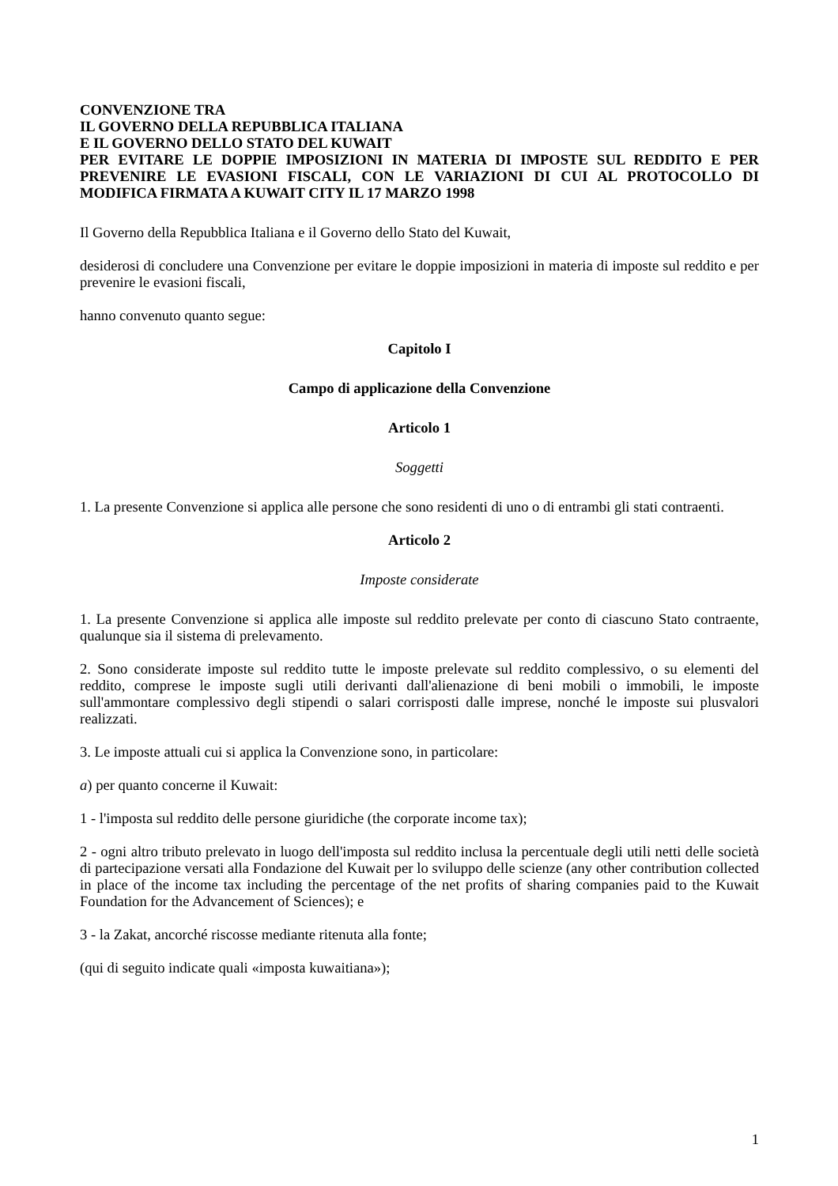CONVENZIONE TRA
IL GOVERNO DELLA REPUBBLICA ITALIANA
E IL GOVERNO DELLO STATO DEL KUWAIT
PER EVITARE LE DOPPIE IMPOSIZIONI IN MATERIA DI IMPOSTE SUL REDDITO E PER PREVENIRE LE EVASIONI FISCALI, CON LE VARIAZIONI DI CUI AL PROTOCOLLO DI MODIFICA FIRMATA A KUWAIT CITY IL 17 MARZO 1998
Il Governo della Repubblica Italiana e il Governo dello Stato del Kuwait,
desiderosi di concludere una Convenzione per evitare le doppie imposizioni in materia di imposte sul reddito e per prevenire le evasioni fiscali,
hanno convenuto quanto segue:
Capitolo I
Campo di applicazione della Convenzione
Articolo 1
Soggetti
1. La presente Convenzione si applica alle persone che sono residenti di uno o di entrambi gli stati contraenti.
Articolo 2
Imposte considerate
1. La presente Convenzione si applica alle imposte sul reddito prelevate per conto di ciascuno Stato contraente, qualunque sia il sistema di prelevamento.
2. Sono considerate imposte sul reddito tutte le imposte prelevate sul reddito complessivo, o su elementi del reddito, comprese le imposte sugli utili derivanti dall'alienazione di beni mobili o immobili, le imposte sull'ammontare complessivo degli stipendi o salari corrisposti dalle imprese, nonché le imposte sui plusvalori realizzati.
3. Le imposte attuali cui si applica la Convenzione sono, in particolare:
a) per quanto concerne il Kuwait:
1 - l'imposta sul reddito delle persone giuridiche (the corporate income tax);
2 - ogni altro tributo prelevato in luogo dell'imposta sul reddito inclusa la percentuale degli utili netti delle società di partecipazione versati alla Fondazione del Kuwait per lo sviluppo delle scienze (any other contribution collected in place of the income tax including the percentage of the net profits of sharing companies paid to the Kuwait Foundation for the Advancement of Sciences); e
3 - la Zakat, ancorché riscosse mediante ritenuta alla fonte;
(qui di seguito indicate quali «imposta kuwaitiana»);
1